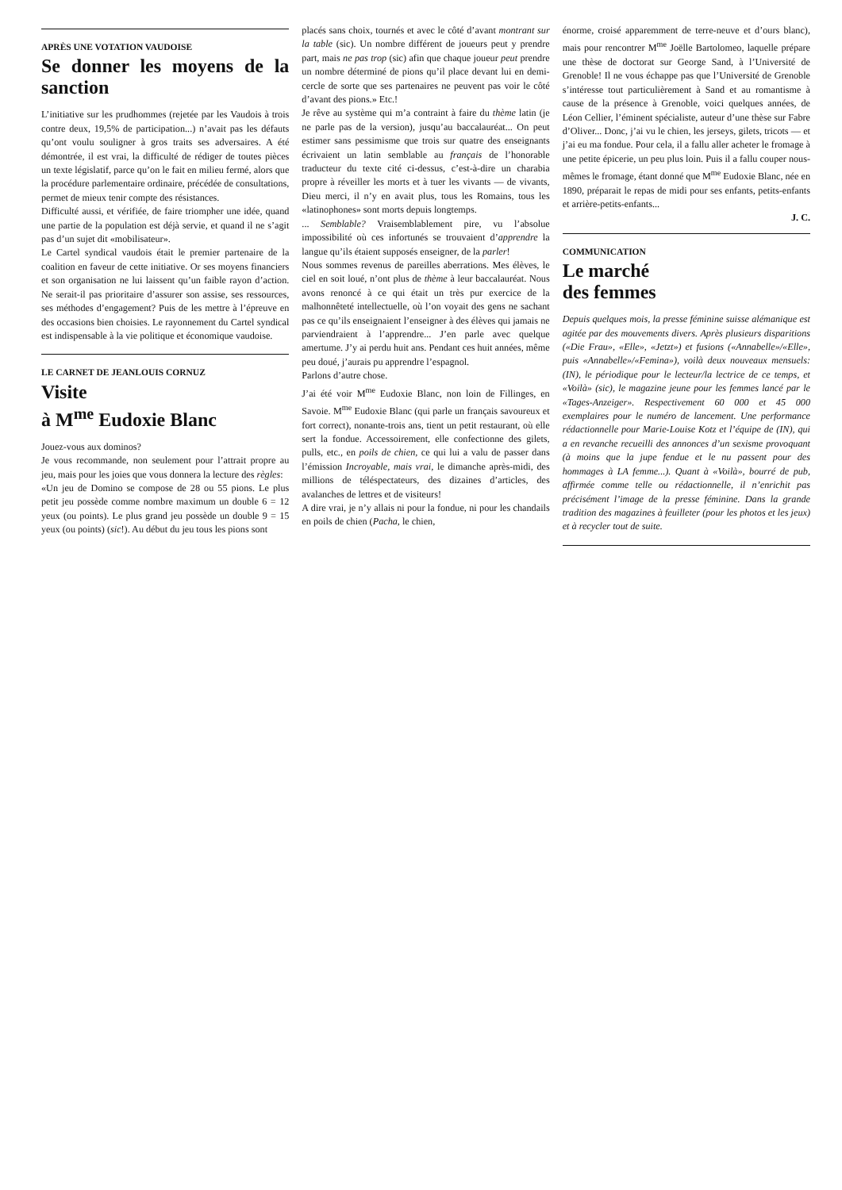APRÈS UNE VOTATION VAUDOISE
Se donner les moyens de la sanction
L’initiative sur les prudhommes (rejetée par les Vaudois à trois contre deux, 19,5% de participation...) n’avait pas les défauts qu’ont voulu souligner à gros traits ses adversaires. A été démontrée, il est vrai, la difficulté de rédiger de toutes pièces un texte législatif, parce qu’on le fait en milieu fermé, alors que la procédure parlementaire ordinaire, précédée de consultations, permet de mieux tenir compte des résistances.
Difficulté aussi, et vérifiée, de faire triompher une idée, quand une partie de la population est déjà servie, et quand il ne s’agit pas d’un sujet dit «mobilisateur».
Le Cartel syndical vaudois était le premier partenaire de la coalition en faveur de cette initiative. Or ses moyens financiers et son organisation ne lui laissent qu’un faible rayon d’action. Ne serait-il pas prioritaire d’assurer son assise, ses ressources, ses méthodes d’engagement? Puis de les mettre à l’épreuve en des occasions bien choisies. Le rayonnement du Cartel syndical est indispensable à la vie politique et économique vaudoise.
LE CARNET DE JEANLOUIS CORNUZ
Visite
à M<sup>me</sup> Eudoxie Blanc
Jouez-vous aux dominos?
Je vous recommande, non seulement pour l’attrait propre au jeu, mais pour les joies que vous donnera la lecture des règles:
«Un jeu de Domino se compose de 28 ou 55 pions. Le plus petit jeu possède comme nombre maximum un double 6 = 12 yeux (ou points). Le plus grand jeu possède un double 9 = 15 yeux (ou points) (sic!). Au début du jeu tous les pions sont
placés sans choix, tournés et avec le côté d’avant montrant sur la table (sic). Un nombre différent de joueurs peut y prendre part, mais ne pas trop (sic) afin que chaque joueur peut prendre un nombre déterminé de pions qu’il place devant lui en demi-cercle de sorte que ses partenaires ne peuvent pas voir le côté d’avant des pions.» Etc.!
Je rêve au système qui m’a contraint à faire du thème latin (je ne parle pas de la version), jusqu’au baccalauréat... On peut estimer sans pessimisme que trois sur quatre des enseignants écrivaient un latin semblable au français de l’honorable traducteur du texte cité ci-dessus, c’est-à-dire un charabia propre à réveiller les morts et à tuer les vivants — de vivants, Dieu merci, il n’y en avait plus, tous les Romains, tous les «latinophones» sont morts depuis longtemps.
... Semblable? Vraisemblablement pire, vu l’absolue impossibilité où ces infortunés se trouvaient d’apprendre la langue qu’ils étaient supposés enseigner, de la parler!
Nous sommes revenus de pareilles aberrations. Mes élèves, le ciel en soit loué, n’ont plus de thème à leur baccalauréat. Nous avons renoncé à ce qui était un très pur exercice de la malhonnêteté intellectuelle, où l’on voyait des gens ne sachant pas ce qu’ils enseignaient l’enseigner à des élèves qui jamais ne parviendraient à l’apprendre... J’en parle avec quelque amertume. J’y ai perdu huit ans. Pendant ces huit années, même peu doué, j’aurais pu apprendre l’espagnol.
Parlons d’autre chose.
J’ai été voir M<sup>me</sup> Eudoxie Blanc, non loin de Fillinges, en Savoie. M<sup>me</sup> Eudoxie Blanc (qui parle un français savoureux et fort correct), nonante-trois ans, tient un petit restaurant, où elle sert la fondue. Accessoirement, elle confectionne des gilets, pulls, etc., en poils de chien, ce qui lui a valu de passer dans l’émission Incroyable, mais vrai, le dimanche après-midi, des millions de téléspectateurs, des dizaines d’articles, des avalanches de lettres et de visiteurs!
A dire vrai, je n’y allais ni pour la fondue, ni pour les chandails en poils de chien (Pacha, le chien,
énorme, croisé apparemment de terre-neuve et d’ours blanc), mais pour rencontrer M<sup>me</sup> Joëlle Bartolomeo, laquelle prépare une thèse de doctorat sur George Sand, à l’Université de Grenoble! Il ne vous échappe pas que l’Université de Grenoble s’intéresse tout particulièrement à Sand et au romantisme à cause de la présence à Grenoble, voici quelques années, de Léon Cellier, l’éminent spécialiste, auteur d’une thèse sur Fabre d’Oliver... Donc, j’ai vu le chien, les jerseys, gilets, tricots — et j’ai eu ma fondue. Pour cela, il a fallu aller acheter le fromage à une petite épicerie, un peu plus loin. Puis il a fallu couper nous-mêmes le fromage, étant donné que M<sup>me</sup> Eudoxie Blanc, née en 1890, préparait le repas de midi pour ses enfants, petits-enfants et arrière-petits-enfants...
J. C.
COMMUNICATION
Le marché
des femmes
Depuis quelques mois, la presse féminine suisse alémanique est agitée par des mouvements divers. Après plusieurs disparitions («Die Frau», «Elle», «Jetzt») et fusions («Annabelle»/«Elle», puis «Annabelle»/«Femina»), voilà deux nouveaux mensuels: (IN), le périodique pour le lecteur/la lectrice de ce temps, et «Voilà» (sic), le magazine jeune pour les femmes lancé par le «Tages-Anzeiger». Respectivement 60 000 et 45 000 exemplaires pour le numéro de lancement. Une performance rédactionnelle pour Marie-Louise Kotz et l’équipe de (IN), qui a en revanche recueilli des annonces d’un sexisme provoquant (à moins que la jupe fendue et le nu passent pour des hommages à LA femme...). Quant à «Voilà», bourré de pub, affirmée comme telle ou rédactionnelle, il n’enrichit pas précisément l’image de la presse féminine. Dans la grande tradition des magazines à feuilleter (pour les photos et les jeux) et à recycler tout de suite.